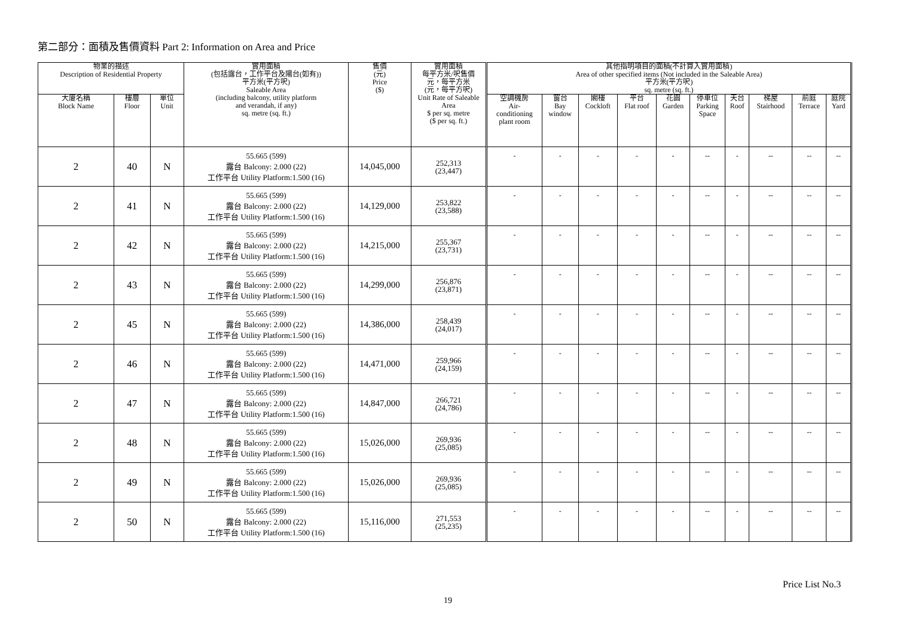第二部分：面積及售價資料 Part 2: Information on Area and Price
| 物業的描述 Description of Residential Property | | | 實用面積 (包括露台，工作平台及陽台(如有)) 平方米(平方呎) Saleable Area (including balcony, utility platform and verandah, if any) sq. metre (sq. ft.) | 售價 (元) Price ($) | 實用面積 每平方米/呎售價 元，每平方米 (元，每平方呎) Unit Rate of Saleable Area $ per sq. metre ($ per sq. ft.) | 其他指明項目的面積(不計算入實用面積) Area of other specified items (Not included in the Saleable Area) 平方米(平方呎) sq. metre (sq. ft.) | | | | | | | | | |
| --- | --- | --- | --- | --- | --- | --- | --- | --- | --- | --- | --- | --- | --- | --- | --- |
| 大廈名稱 Block Name | 樓層 Floor | 單位 Unit | | | | 空調機房 Air- conditioning plant room | 窗台 Bay window | 閣樓 Cockloft | 平台 Flat roof | 花園 Garden | 停車位 Parking Space | 天台 Roof | 梯屋 Stairhood | 前庭 Terrace | 庭院 Yard |
| 2 | 40 | N | 55.665 (599) 露台 Balcony: 2.000 (22) 工作平台 Utility Platform:1.500 (16) | 14,045,000 | 252,313 (23,447) | - | - | - | - | - | -- | - | -- | -- | -- |
| 2 | 41 | N | 55.665 (599) 露台 Balcony: 2.000 (22) 工作平台 Utility Platform:1.500 (16) | 14,129,000 | 253,822 (23,588) | - | - | - | - | - | -- | - | -- | -- | -- |
| 2 | 42 | N | 55.665 (599) 露台 Balcony: 2.000 (22) 工作平台 Utility Platform:1.500 (16) | 14,215,000 | 255,367 (23,731) | - | - | - | - | - | -- | - | -- | -- | -- |
| 2 | 43 | N | 55.665 (599) 露台 Balcony: 2.000 (22) 工作平台 Utility Platform:1.500 (16) | 14,299,000 | 256,876 (23,871) | - | - | - | - | - | -- | - | -- | -- | -- |
| 2 | 45 | N | 55.665 (599) 露台 Balcony: 2.000 (22) 工作平台 Utility Platform:1.500 (16) | 14,386,000 | 258,439 (24,017) | - | - | - | - | - | -- | - | -- | -- | -- |
| 2 | 46 | N | 55.665 (599) 露台 Balcony: 2.000 (22) 工作平台 Utility Platform:1.500 (16) | 14,471,000 | 259,966 (24,159) | - | - | - | - | - | -- | - | -- | -- | -- |
| 2 | 47 | N | 55.665 (599) 露台 Balcony: 2.000 (22) 工作平台 Utility Platform:1.500 (16) | 14,847,000 | 266,721 (24,786) | - | - | - | - | - | -- | - | -- | -- | -- |
| 2 | 48 | N | 55.665 (599) 露台 Balcony: 2.000 (22) 工作平台 Utility Platform:1.500 (16) | 15,026,000 | 269,936 (25,085) | - | - | - | - | - | -- | - | -- | -- | -- |
| 2 | 49 | N | 55.665 (599) 露台 Balcony: 2.000 (22) 工作平台 Utility Platform:1.500 (16) | 15,026,000 | 269,936 (25,085) | - | - | - | - | - | -- | - | -- | -- | -- |
| 2 | 50 | N | 55.665 (599) 露台 Balcony: 2.000 (22) 工作平台 Utility Platform:1.500 (16) | 15,116,000 | 271,553 (25,235) | - | - | - | - | - | -- | - | -- | -- | -- |
Price List No.3
19